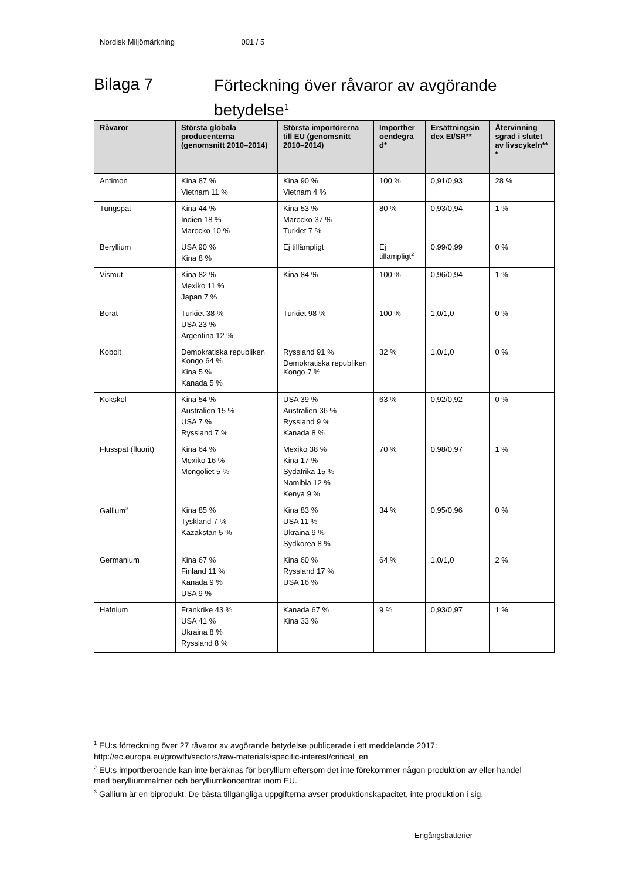Nordisk Miljömärkning 001 / 5
Bilaga 7 Förteckning över råvaror av avgörande betydelse<sup>1</sup>
| Råvaror | Största globala producenterna (genomsnitt 2010–2014) | Största importörerna till EU (genomsnitt 2010–2014) | Importber oendegra d* | Ersättningsin dex EI/SR** | Återvinning sgrad i slutet av livscykeln** * |
| --- | --- | --- | --- | --- | --- |
| Antimon | Kina 87 % Vietnam 11 % | Kina 90 % Vietnam 4 % | 100 % | 0,91/0,93 | 28 % |
| Tungspat | Kina 44 % Indien 18 % Marocko 10 % | Kina 53 % Marocko 37 % Turkiet 7 % | 80 % | 0,93/0,94 | 1 % |
| Beryllium | USA 90 % Kina 8 % | Ej tillämpligt | Ej tillämpligt<sup>2</sup> | 0,99/0,99 | 0 % |
| Vismut | Kina 82 % Mexiko 11 % Japan 7 % | Kina 84 % | 100 % | 0,96/0,94 | 1 % |
| Borat | Turkiet 38 % USA 23 % Argentina 12 % | Turkiet 98 % | 100 % | 1,0/1,0 | 0 % |
| Kobolt | Demokratiska republiken Kongo 64 % Kina 5 % Kanada 5 % | Ryssland 91 % Demokratiska republiken Kongo 7 % | 32 % | 1,0/1,0 | 0 % |
| Kokskol | Kina 54 % Australien 15 % USA 7 % Ryssland 7 % | USA 39 % Australien 36 % Ryssland 9 % Kanada 8 % | 63 % | 0,92/0,92 | 0 % |
| Flusspat (fluorit) | Kina 64 % Mexiko 16 % Mongoliet 5 % | Mexiko 38 % Kina 17 % Sydafrika 15 % Namibia 12 % Kenya 9 % | 70 % | 0,98/0,97 | 1 % |
| Gallium<sup>3</sup> | Kina 85 % Tyskland 7 % Kazakstan 5 % | Kina 83 % USA 11 % Ukraina 9 % Sydkorea 8 % | 34 % | 0,95/0,96 | 0 % |
| Germanium | Kina 67 % Finland 11 % Kanada 9 % USA 9 % | Kina 60 % Ryssland 17 % USA 16 % | 64 % | 1,0/1,0 | 2 % |
| Hafnium | Frankrike 43 % USA 41 % Ukraina 8 % Ryssland 8 % | Kanada 67 % Kina 33 % | 9 % | 0,93/0,97 | 1 % |
<sup>1</sup> EU:s förteckning över 27 råvaror av avgörande betydelse publicerade i ett meddelande 2017: http://ec.europa.eu/growth/sectors/raw-materials/specific-interest/critical_en
<sup>2</sup> EU:s importberoende kan inte beräknas för beryllium eftersom det inte förekommer någon produktion av eller handel med berylliummalmer och berylliumkoncentrat inom EU.
<sup>3</sup> Gallium är en biprodukt. De bästa tillgängliga uppgifterna avser produktionskapacitet, inte produktion i sig.
Engångsbatterier